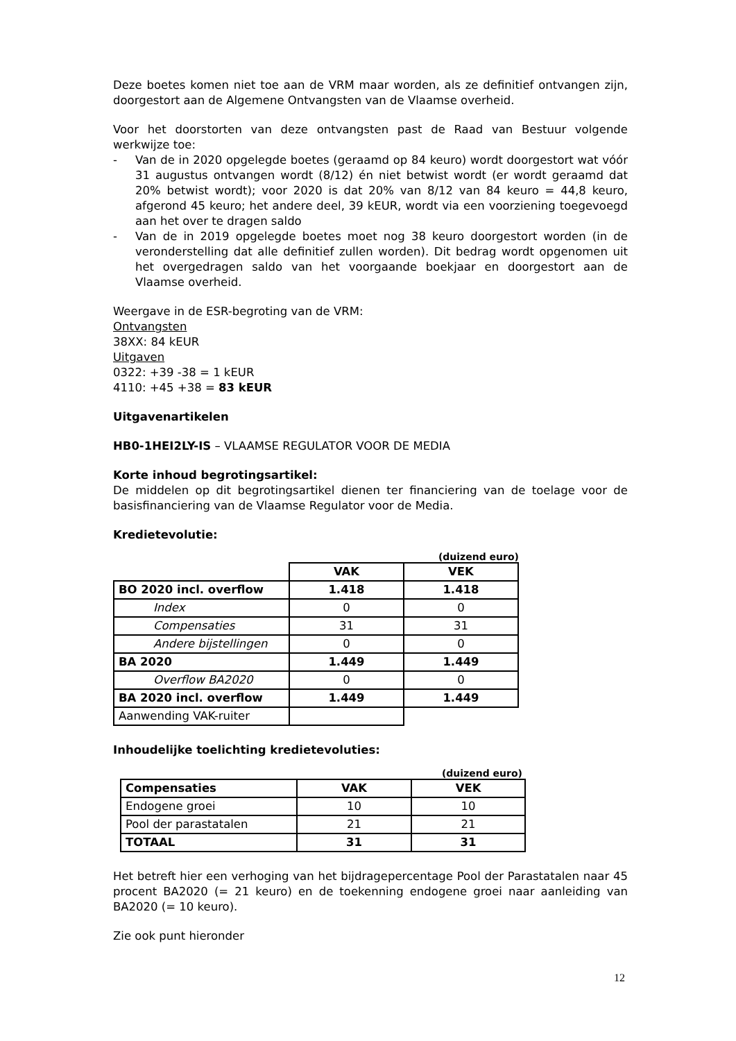Deze boetes komen niet toe aan de VRM maar worden, als ze definitief ontvangen zijn, doorgestort aan de Algemene Ontvangsten van de Vlaamse overheid.
Voor het doorstorten van deze ontvangsten past de Raad van Bestuur volgende werkwijze toe:
- Van de in 2020 opgelegde boetes (geraamd op 84 keuro) wordt doorgestort wat vóór 31 augustus ontvangen wordt (8/12) én niet betwist wordt (er wordt geraamd dat 20% betwist wordt); voor 2020 is dat 20% van 8/12 van 84 keuro = 44,8 keuro, afgerond 45 keuro; het andere deel, 39 kEUR, wordt via een voorziening toegevoegd aan het over te dragen saldo
- Van de in 2019 opgelegde boetes moet nog 38 keuro doorgestort worden (in de veronderstelling dat alle definitief zullen worden). Dit bedrag wordt opgenomen uit het overgedragen saldo van het voorgaande boekjaar en doorgestort aan de Vlaamse overheid.
Weergave in de ESR-begroting van de VRM:
Ontvangsten
38XX: 84 kEUR
Uitgaven
0322: +39 -38 = 1 kEUR
4110: +45 +38 = 83 kEUR
Uitgavenartikelen
HB0-1HEI2LY-IS – VLAAMSE REGULATOR VOOR DE MEDIA
Korte inhoud begrotingsartikel:
De middelen op dit begrotingsartikel dienen ter financiering van de toelage voor de basisfinanciering van de Vlaamse Regulator voor de Media.
Kredietevolutie:
(duizend euro)
| | VAK | VEK |
| BO 2020 incl. overflow | 1.418 | 1.418 |
| Index | 0 | 0 |
| Compensaties | 31 | 31 |
| Andere bijstellingen | 0 | 0 |
| BA 2020 | 1.449 | 1.449 |
| Overflow BA2020 | 0 | 0 |
| BA 2020 incl. overflow | 1.449 | 1.449 |
| Aanwending VAK-ruiter | | |
Inhoudelijke toelichting kredietevoluties:
(duizend euro)
| Compensaties | VAK | VEK |
| --- | --- | --- |
| Endogene groei | 10 | 10 |
| Pool der parastatalen | 21 | 21 |
| TOTAAL | 31 | 31 |
Het betreft hier een verhoging van het bijdragepercentage Pool der Parastatalen naar 45 procent BA2020 (= 21 keuro) en de toekenning endogene groei naar aanleiding van BA2020 (= 10 keuro).
Zie ook punt hieronder
12